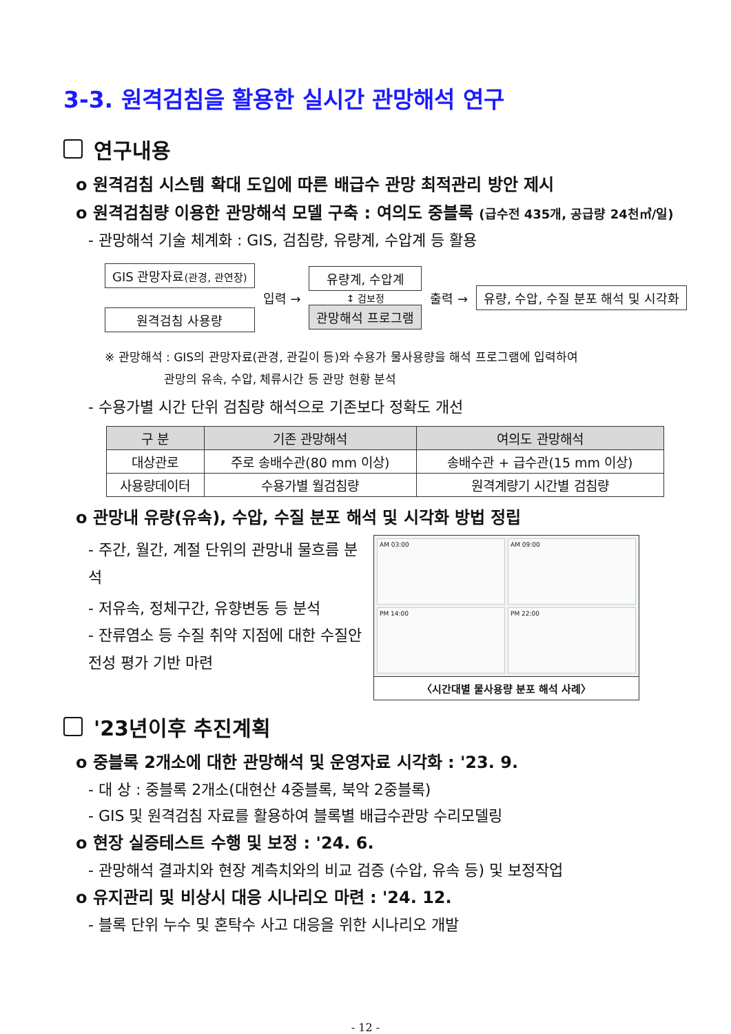3-3. 원격검침을 활용한 실시간 관망해석 연구
연구내용
o 원격검침 시스템 확대 도입에 따른 배급수 관망 최적관리 방안 제시
o 원격검침량 이용한 관망해석 모델 구축 : 여의도 중블록 (급수전 435개, 공급량 24천㎥/일)
- 관망해석 기술 체계화 : GIS, 검침량, 유량계, 수압계 등 활용
GIS 관망자료(관경, 관연장)
원격검침 사용량
입력 →
유량계, 수압계
↕ 검보정
관망해석 프로그램
출력 →
유량, 수압, 수질 분포 해석 및 시각화
※ 관망해석 : GIS의 관망자료(관경, 관길이 등)와 수용가 물사용량을 해석 프로그램에 입력하여
관망의 유속, 수압, 체류시간 등 관망 현황 분석
- 수용가별 시간 단위 검침량 해석으로 기존보다 정확도 개선
| 구 분 | 기존 관망해석 | 여의도 관망해석 |
| --- | --- | --- |
| 대상관로 | 주로 송배수관(80 mm 이상) | 송배수관 + 급수관(15 mm 이상) |
| 사용량데이터 | 수용가별 월검침량 | 원격계량기 시간별 검침량 |
o 관망내 유량(유속), 수압, 수질 분포 해석 및 시각화 방법 정립
- 주간, 월간, 계절 단위의 관망내 물흐름 분석
- 저유속, 정체구간, 유향변동 등 분석
- 잔류염소 등 수질 취약 지점에 대한 수질안전성 평가 기반 마련
AM 03:00
AM 09:00
PM 14:00
PM 22:00
〈시간대별 물사용량 분포 해석 사례〉
'23년이후 추진계획
o 중블록 2개소에 대한 관망해석 및 운영자료 시각화 : '23. 9.
- 대 상 : 중블록 2개소(대현산 4중블록, 북악 2중블록)
- GIS 및 원격검침 자료를 활용하여 블록별 배급수관망 수리모델링
o 현장 실증테스트 수행 및 보정 : '24. 6.
- 관망해석 결과치와 현장 계측치와의 비교 검증 (수압, 유속 등) 및 보정작업
o 유지관리 및 비상시 대응 시나리오 마련 : '24. 12.
- 블록 단위 누수 및 혼탁수 사고 대응을 위한 시나리오 개발
- 12 -